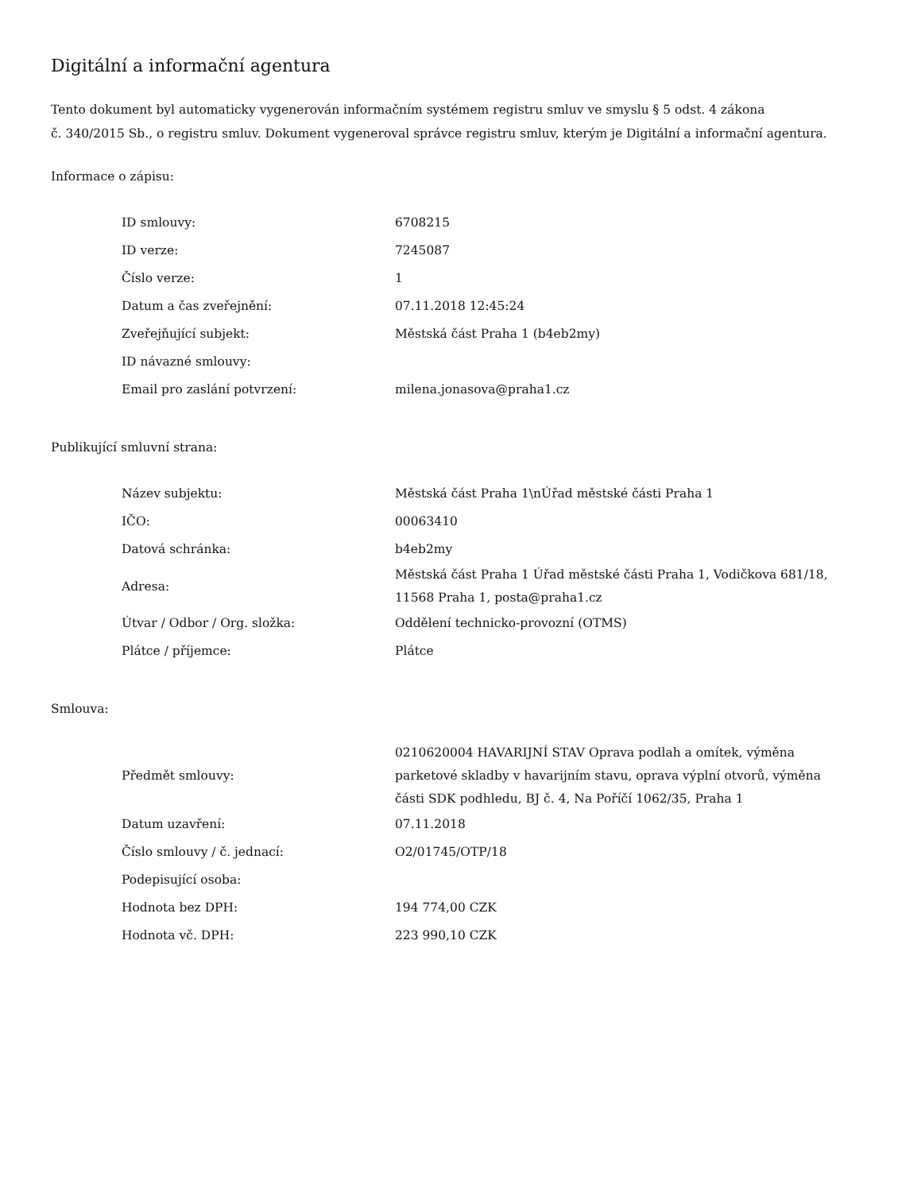Digitální a informační agentura
Tento dokument byl automaticky vygenerován informačním systémem registru smluv ve smyslu § 5 odst. 4 zákona
č. 340/2015 Sb., o registru smluv. Dokument vygeneroval správce registru smluv, kterým je Digitální a informační agentura.
Informace o zápisu:
| ID smlouvy: | 6708215 |
| ID verze: | 7245087 |
| Číslo verze: | 1 |
| Datum a čas zveřejnění: | 07.11.2018 12:45:24 |
| Zveřejňující subjekt: | Městská část Praha 1 (b4eb2my) |
| ID návazné smlouvy: | |
| Email pro zaslání potvrzení: | milena.jonasova@praha1.cz |
Publikující smluvní strana:
| Název subjektu: | Městská část Praha 1\nÚřad městské části Praha 1 |
| IČO: | 00063410 |
| Datová schránka: | b4eb2my |
| Adresa: | Městská část Praha 1 Úřad městské části Praha 1, Vodičkova 681/18, 11568 Praha 1, posta@praha1.cz |
| Útvar / Odbor / Org. složka: | Oddělení technicko-provozní (OTMS) |
| Plátce / příjemce: | Plátce |
Smlouva:
| Předmět smlouvy: | 0210620004 HAVARIJNÍ STAV Oprava podlah a omítek, výměna parketové skladby v havarijním stavu, oprava výplní otvorů, výměna části SDK podhledu, BJ č. 4, Na Poříčí 1062/35, Praha 1 |
| Datum uzavření: | 07.11.2018 |
| Číslo smlouvy / č. jednací: | O2/01745/OTP/18 |
| Podepisující osoba: | |
| Hodnota bez DPH: | 194 774,00 CZK |
| Hodnota vč. DPH: | 223 990,10 CZK |